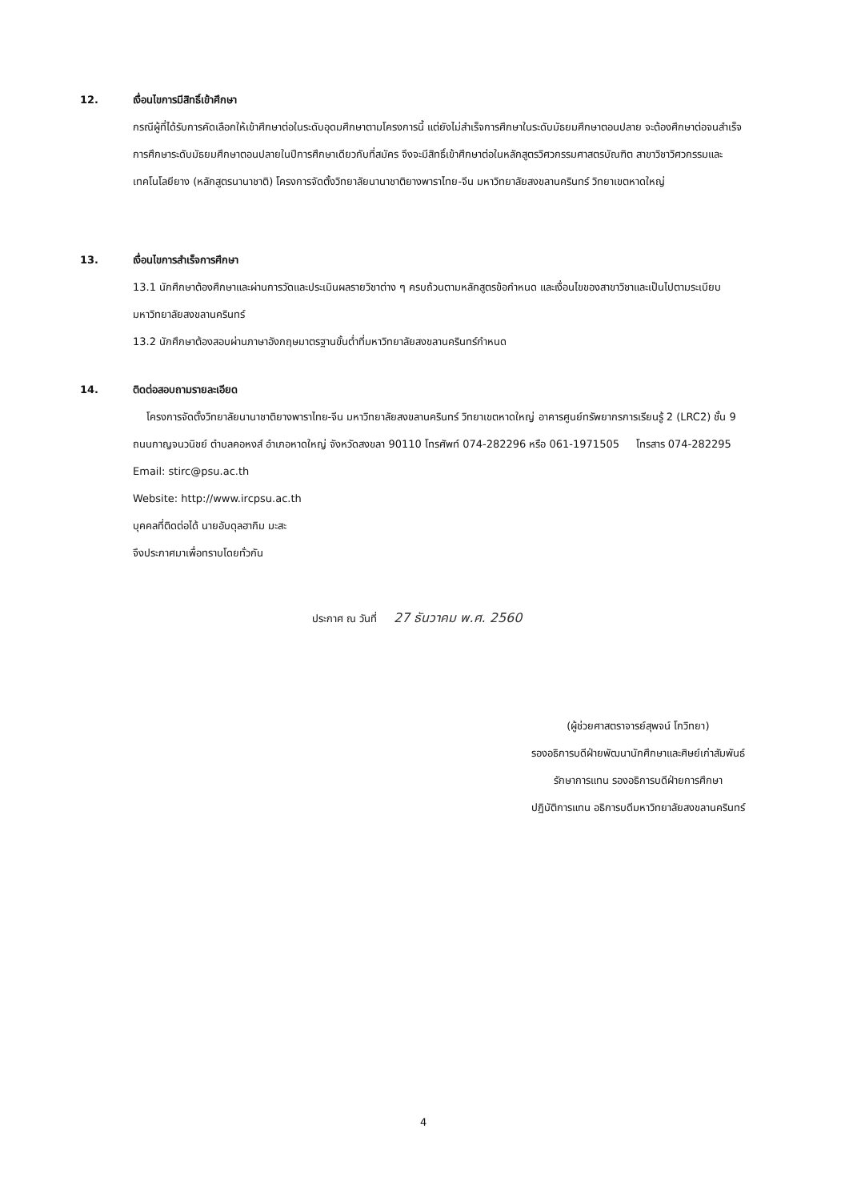12. เงื่อนไขการมีสิทธิ์เข้าศึกษา
กรณีผู้ที่ได้รับการคัดเลือกให้เข้าศึกษาต่อในระดับอุดมศึกษาตามโครงการนี้ แต่ยังไม่สำเร็จการศึกษาในระดับมัธยมศึกษาตอนปลาย จะต้องศึกษาต่อจนสำเร็จการศึกษาระดับมัธยมศึกษาตอนปลายในปีการศึกษาเดียวกับที่สมัคร จึงจะมีสิทธิ์เข้าศึกษาต่อในหลักสูตรวิศวกรรมศาสตรบัณฑิต สาขาวิชาวิศวกรรมและเทคโนโลยียาง (หลักสูตรนานาชาติ) โครงการจัดตั้งวิทยาลัยนานาชาติยางพาราไทย-จีน มหาวิทยาลัยสงขลานครินทร์ วิทยาเขตหาดใหญ่
13. เงื่อนไขการสำเร็จการศึกษา
13.1 นักศึกษาต้องศึกษาและผ่านการวัดและประเมินผลรายวิชาต่าง ๆ ครบถ้วนตามหลักสูตรข้อกำหนด และเงื่อนไขของสาขาวิชาและเป็นไปตามระเบียบมหาวิทยาลัยสงขลานครินทร์
13.2 นักศึกษาต้องสอบผ่านภาษาอังกฤษมาตรฐานขั้นต่ำที่มหาวิทยาลัยสงขลานครินทร์กำหนด
14. ติดต่อสอบถามรายละเอียด
โครงการจัดตั้งวิทยาลัยนานาชาติยางพาราไทย-จีน มหาวิทยาลัยสงขลานครินทร์ วิทยาเขตหาดใหญ่ อาคารศูนย์ทรัพยากรการเรียนรู้ 2 (LRC2) ชั้น 9 ถนนกาญจนวนิชย์ ตำบลคอหงส์ อำเภอหาดใหญ่ จังหวัดสงขลา 90110 โทรศัพท์ 074-282296 หรือ 061-1971505 โทรสาร 074-282295
Email: stirc@psu.ac.th
Website: http://www.ircpsu.ac.th
บุคคลที่ติดต่อได้ นายอับดุลฮากิม มะสะ
จึงประกาศมาเพื่อทราบโดยทั่วกัน
ประกาศ ณ วันที่ 27 ธันวาคม พ.ศ. 2560
(ผู้ช่วยศาสตราจารย์สุพจน์ โกวิทยา)
รองอธิการบดีฝ่ายพัฒนานักศึกษาและศิษย์เก่าสัมพันธ์
รักษาการแทน รองอธิการบดีฝ่ายการศึกษา
ปฏิบัติการแทน อธิการบดีมหาวิทยาลัยสงขลานครินทร์
4